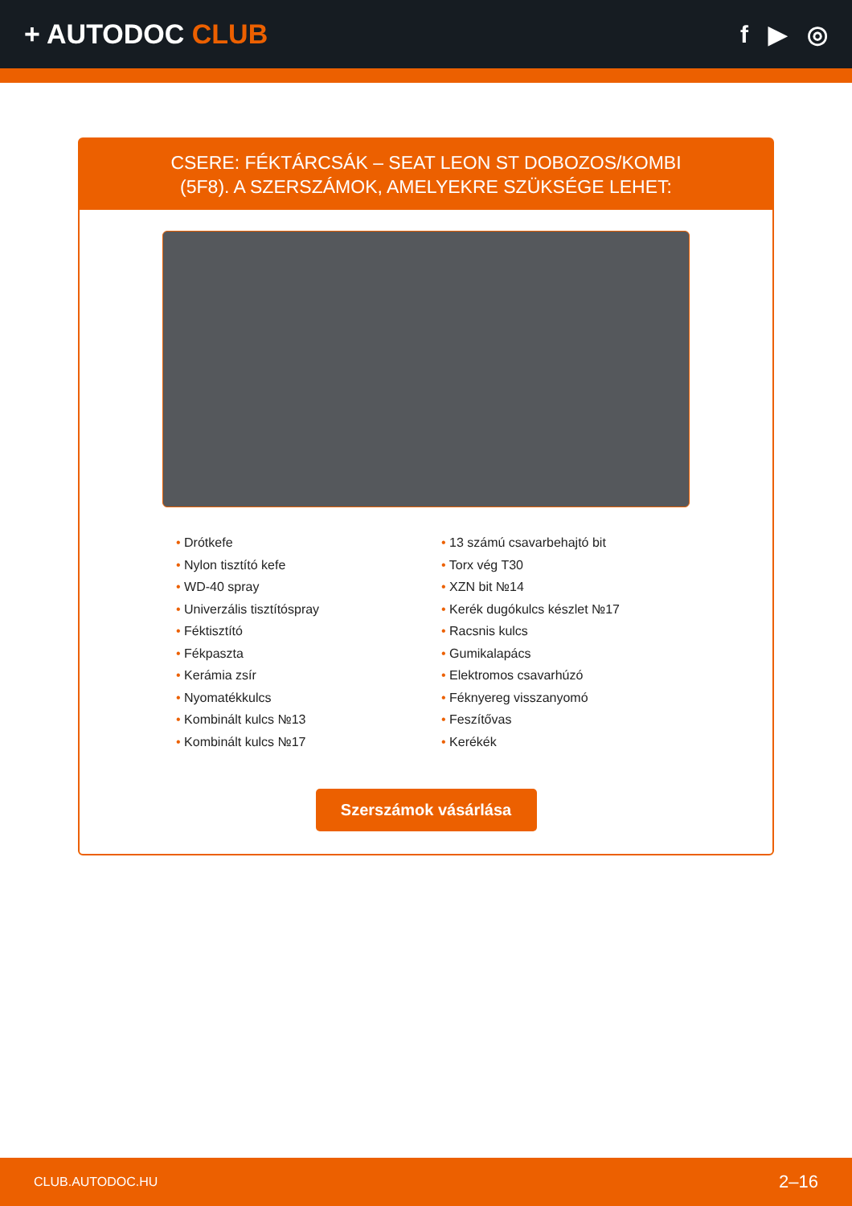+ AUTODOC CLUB f ▶ ◎
CSERE: FÉKTÁRCSÁK – SEAT LEON ST DOBOZOS/KOMBI (5F8). A SZERSZÁMOK, AMELYEKRE SZÜKSÉGE LEHET:
• Drótkefe
• Nylon tisztító kefe
• WD-40 spray
• Univerzális tisztítóspray
• Féktisztító
• Fékpaszta
• Kerámia zsír
• Nyomatékkulcs
• Kombinált kulcs №13
• Kombinált kulcs №17
• 13 számú csavarbehajtó bit
• Torx vég T30
• XZN bit №14
• Kerék dugókulcs készlet №17
• Racsnis kulcs
• Gumikalapács
• Elektromos csavarhúzó
• Féknyereg visszanyomó
• Feszítővas
• Kerékék
Szerszámok vásárlása
CLUB.AUTODOC.HU 2–16